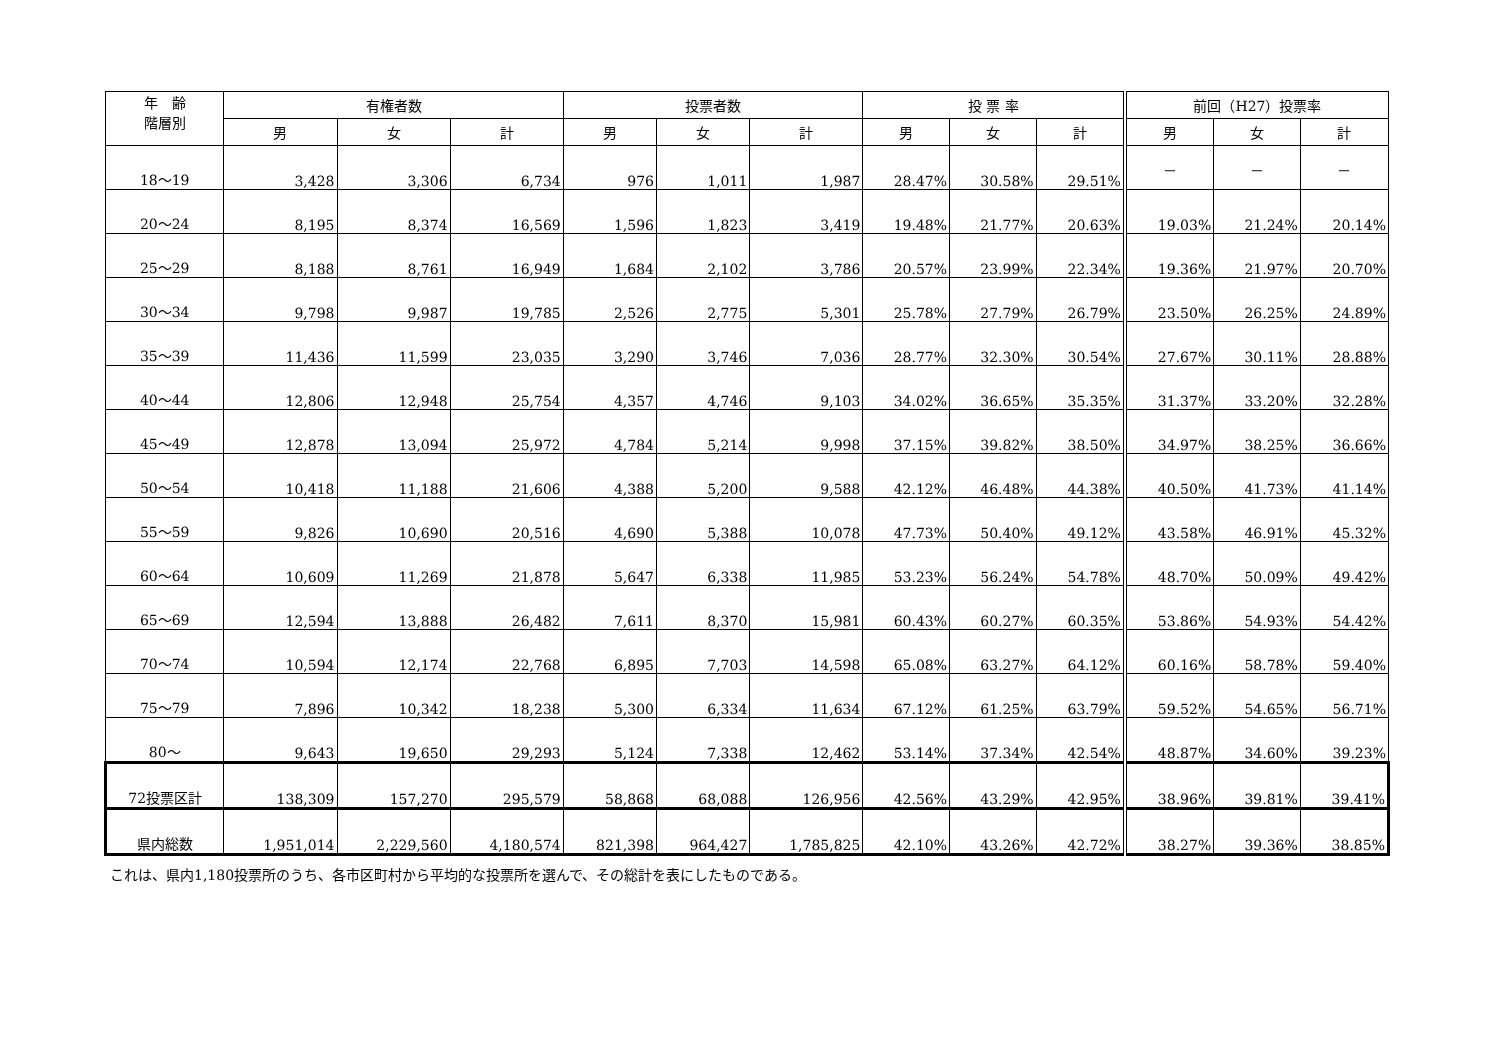| 年 齢 階層別 | 有権者数 | | | 投票者数 | | | 投 票 率 | | | 前回（H27）投票率 | | |
| --- | --- | --- | --- | --- | --- | --- | --- | --- | --- | --- | --- | --- |
| | 男 | 女 | 計 | 男 | 女 | 計 | 男 | 女 | 計 | 男 | 女 | 計 |
| 18～19 | 3,428 | 3,306 | 6,734 | 976 | 1,011 | 1,987 | 28.47% | 30.58% | 29.51% | － | － | － |
| 20～24 | 8,195 | 8,374 | 16,569 | 1,596 | 1,823 | 3,419 | 19.48% | 21.77% | 20.63% | 19.03% | 21.24% | 20.14% |
| 25～29 | 8,188 | 8,761 | 16,949 | 1,684 | 2,102 | 3,786 | 20.57% | 23.99% | 22.34% | 19.36% | 21.97% | 20.70% |
| 30～34 | 9,798 | 9,987 | 19,785 | 2,526 | 2,775 | 5,301 | 25.78% | 27.79% | 26.79% | 23.50% | 26.25% | 24.89% |
| 35～39 | 11,436 | 11,599 | 23,035 | 3,290 | 3,746 | 7,036 | 28.77% | 32.30% | 30.54% | 27.67% | 30.11% | 28.88% |
| 40～44 | 12,806 | 12,948 | 25,754 | 4,357 | 4,746 | 9,103 | 34.02% | 36.65% | 35.35% | 31.37% | 33.20% | 32.28% |
| 45～49 | 12,878 | 13,094 | 25,972 | 4,784 | 5,214 | 9,998 | 37.15% | 39.82% | 38.50% | 34.97% | 38.25% | 36.66% |
| 50～54 | 10,418 | 11,188 | 21,606 | 4,388 | 5,200 | 9,588 | 42.12% | 46.48% | 44.38% | 40.50% | 41.73% | 41.14% |
| 55～59 | 9,826 | 10,690 | 20,516 | 4,690 | 5,388 | 10,078 | 47.73% | 50.40% | 49.12% | 43.58% | 46.91% | 45.32% |
| 60～64 | 10,609 | 11,269 | 21,878 | 5,647 | 6,338 | 11,985 | 53.23% | 56.24% | 54.78% | 48.70% | 50.09% | 49.42% |
| 65～69 | 12,594 | 13,888 | 26,482 | 7,611 | 8,370 | 15,981 | 60.43% | 60.27% | 60.35% | 53.86% | 54.93% | 54.42% |
| 70～74 | 10,594 | 12,174 | 22,768 | 6,895 | 7,703 | 14,598 | 65.08% | 63.27% | 64.12% | 60.16% | 58.78% | 59.40% |
| 75～79 | 7,896 | 10,342 | 18,238 | 5,300 | 6,334 | 11,634 | 67.12% | 61.25% | 63.79% | 59.52% | 54.65% | 56.71% |
| 80～ | 9,643 | 19,650 | 29,293 | 5,124 | 7,338 | 12,462 | 53.14% | 37.34% | 42.54% | 48.87% | 34.60% | 39.23% |
| 72投票区計 | 138,309 | 157,270 | 295,579 | 58,868 | 68,088 | 126,956 | 42.56% | 43.29% | 42.95% | 38.96% | 39.81% | 39.41% |
| 県内総数 | 1,951,014 | 2,229,560 | 4,180,574 | 821,398 | 964,427 | 1,785,825 | 42.10% | 43.26% | 42.72% | 38.27% | 39.36% | 38.85% |
これは、県内1,180投票所のうち、各市区町村から平均的な投票所を選んで、その総計を表にしたものである。